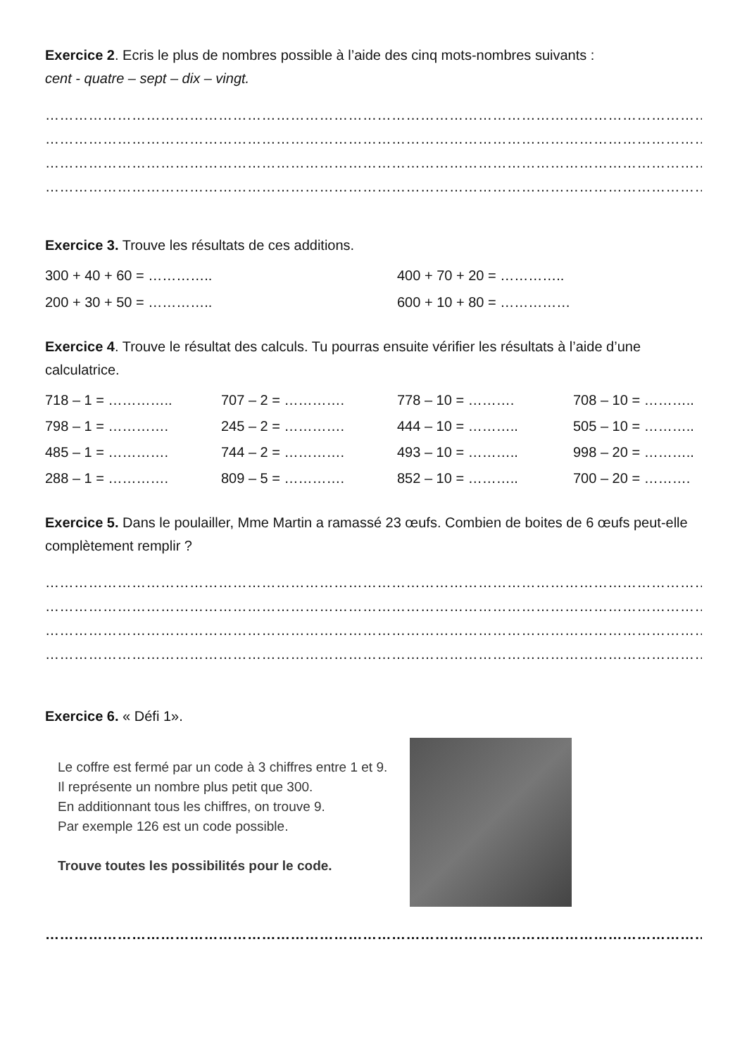Exercice 2. Ecris le plus de nombres possible à l’aide des cinq mots-nombres suivants :
cent - quatre – sept – dix – vingt.
……………………………………………………………………………………………………………………………………………
……………………………………………………………………………………………………………………………………………
……………………………………………………………………………………………………………………………………………
……………………………………………………………………………………………………………………………………………
Exercice 3. Trouve les résultats de ces additions.
300 + 40 + 60 = ………….. 400 + 70 + 20 = ………….. 200 + 30 + 50 = ………….. 600 + 10 + 80 = ……………
Exercice 4. Trouve le résultat des calculs. Tu pourras ensuite vérifier les résultats à l’aide d’une calculatrice.
718 – 1 = ………….. 707 – 2 = …………. 778 – 10 = ………. 708 – 10 = ……….. 798 – 1 = …………. 245 – 2 = …………. 444 – 10 = ……….. 505 – 10 = ……….. 485 – 1 = …………. 744 – 2 = …………. 493 – 10 = ……….. 998 – 20 = ……….. 288 – 1 = …………. 809 – 5 = …………. 852 – 10 = ……….. 700 – 20 = ……….
Exercice 5. Dans le poulailler, Mme Martin a ramassé 23 œufs. Combien de boites de 6 œufs peut-elle complètement remplir ?
……………………………………………………………………………………………………………………………………………
……………………………………………………………………………………………………………………………………………
……………………………………………………………………………………………………………………………………………
……………………………………………………………………………………………………………………………………………
Exercice 6. « Défi 1».
Le coffre est fermé par un code à 3 chiffres entre 1 et 9. Il représente un nombre plus petit que 300.
En additionnant tous les chiffres, on trouve 9.
Par exemple 126 est un code possible.
Trouve toutes les possibilités pour le code.
……………………………………………………………………………………………………………………………………